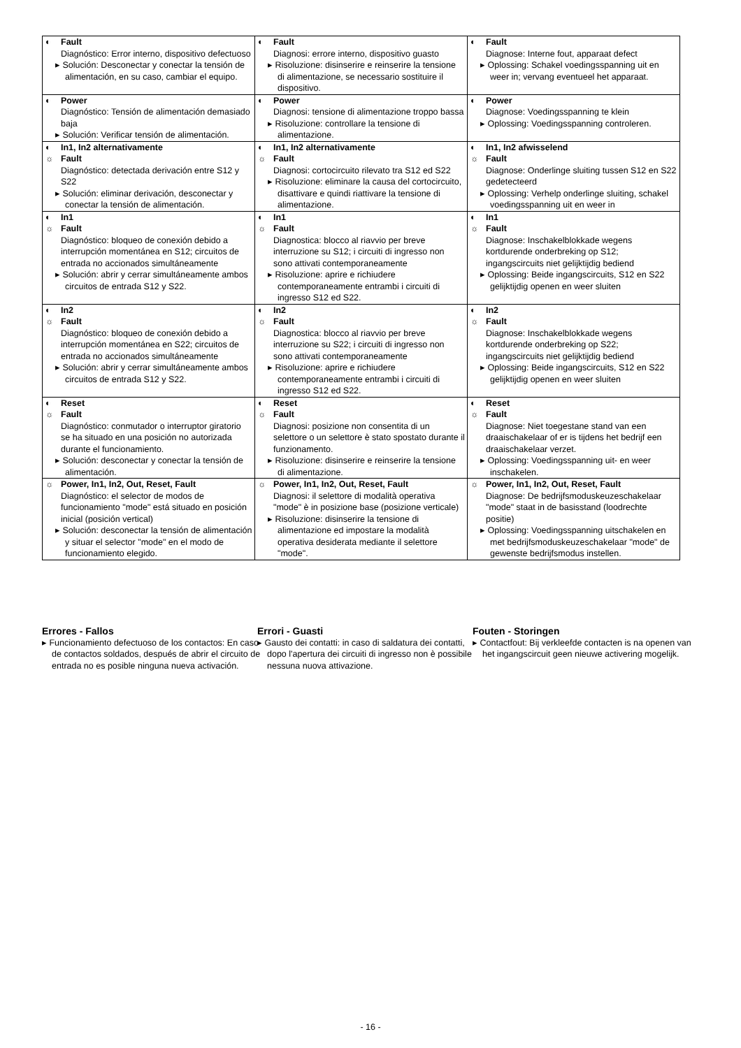| ◐ Fault Diagnóstico: Error interno, dispositivo defectuoso ▸ Solución: Desconectar y conectar la tensión de alimentación, en su caso, cambiar el equipo. | ◐ Fault Diagnosi: errore interno, dispositivo guasto ▸ Risoluzione: disinserire e reinserire la tensione di alimentazione, se necessario sostituire il dispositivo. | ◐ Fault Diagnose: Interne fout, apparaat defect ▸ Oplossing: Schakel voedingsspanning uit en weer in; vervang eventueel het apparaat. |
| ◐ Power Diagnóstico: Tensión de alimentación demasiado baja ▸ Solución: Verificar tensión de alimentación. | ◐ Power Diagnosi: tensione di alimentazione troppo bassa ▸ Risoluzione: controllare la tensione di alimentazione. | ◐ Power Diagnose: Voedingsspanning te klein ▸ Oplossing: Voedingsspanning controleren. |
| ◐ In1, In2 alternativamente ☼ Fault Diagnóstico: detectada derivación entre S12 y S22 ▸ Solución: eliminar derivación, desconectar y conectar la tensión de alimentación. | ◐ In1, In2 alternativamente ☼ Fault Diagnosi: cortocircuito rilevato tra S12 ed S22 ▸ Risoluzione: eliminare la causa del cortocircuito, disattivare e quindi riattivare la tensione di alimentazione. | ◐ In1, In2 afwisselend ☼ Fault Diagnose: Onderlinge sluiting tussen S12 en S22 gedetecteerd ▸ Oplossing: Verhelp onderlinge sluiting, schakel voedingsspanning uit en weer in |
| ◐ In1 ☼ Fault Diagnóstico: bloqueo de conexión debido a interrupción momentánea en S12; circuitos de entrada no accionados simultáneamente ▸ Solución: abrir y cerrar simultáneamente ambos circuitos de entrada S12 y S22. | ◐ In1 ☼ Fault Diagnostica: blocco al riavvio per breve interruzione su S12; i circuiti di ingresso non sono attivati contemporaneamente ▸ Risoluzione: aprire e richiudere contemporaneamente entrambi i circuiti di ingresso S12 ed S22. | ◐ In1 ☼ Fault Diagnose: Inschakelblokkade wegens kortdurende onderbreking op S12; ingangscircuits niet gelijktijdig bediend ▸ Oplossing: Beide ingangscircuits, S12 en S22 gelijktijdig openen en weer sluiten |
| ◐ In2 ☼ Fault Diagnóstico: bloqueo de conexión debido a interrupción momentánea en S22; circuitos de entrada no accionados simultáneamente ▸ Solución: abrir y cerrar simultáneamente ambos circuitos de entrada S12 y S22. | ◐ In2 ☼ Fault Diagnostica: blocco al riavvio per breve interruzione su S22; i circuiti di ingresso non sono attivati contemporaneamente ▸ Risoluzione: aprire e richiudere contemporaneamente entrambi i circuiti di ingresso S12 ed S22. | ◐ In2 ☼ Fault Diagnose: Inschakelblokkade wegens kortdurende onderbreking op S22; ingangscircuits niet gelijktijdig bediend ▸ Oplossing: Beide ingangscircuits, S12 en S22 gelijktijdig openen en weer sluiten |
| ◐ Reset ☼ Fault Diagnóstico: conmutador o interruptor giratorio se ha situado en una posición no autorizada durante el funcionamiento. ▸ Solución: desconectar y conectar la tensión de alimentación. | ◐ Reset ☼ Fault Diagnosi: posizione non consentita di un selettore o un selettore è stato spostato durante il funzionamento. ▸ Risoluzione: disinserire e reinserire la tensione di alimentazione. | ◐ Reset ☼ Fault Diagnose: Niet toegestane stand van een draaischakelaar of er is tijdens het bedrijf een draaischakelaar verzet. ▸ Oplossing: Voedingsspanning uit- en weer inschakelen. |
| ☼ Power, In1, In2, Out, Reset, Fault Diagnóstico: el selector de modos de funcionamiento "mode" está situado en posición inicial (posición vertical) ▸ Solución: desconectar la tensión de alimentación y situar el selector "mode" en el modo de funcionamiento elegido. | ☼ Power, In1, In2, Out, Reset, Fault Diagnosi: il selettore di modalità operativa "mode" è in posizione base (posizione verticale) ▸ Risoluzione: disinserire la tensione di alimentazione ed impostare la modalità operativa desiderata mediante il selettore "mode". | ☼ Power, In1, In2, Out, Reset, Fault Diagnose: De bedrijfsmoduskeuzeschakelaar "mode" staat in de basisstand (loodrechte positie) ▸ Oplossing: Voedingsspanning uitschakelen en met bedrijfsmoduskeuzeschakelaar "mode" de gewenste bedrijfsmodus instellen. |
Errores - Fallos
▸ Funcionamiento defectuoso de los contactos: En caso de contactos soldados, después de abrir el circuito de entrada no es posible ninguna nueva activación.
Errori - Guasti
▸ Gausto dei contatti: in caso di saldatura dei contatti, dopo l'apertura dei circuiti di ingresso non è possibile nessuna nuova attivazione.
Fouten - Storingen
▸ Contactfout: Bij verkleefde contacten is na openen van het ingangscircuit geen nieuwe activering mogelijk.
- 16 -